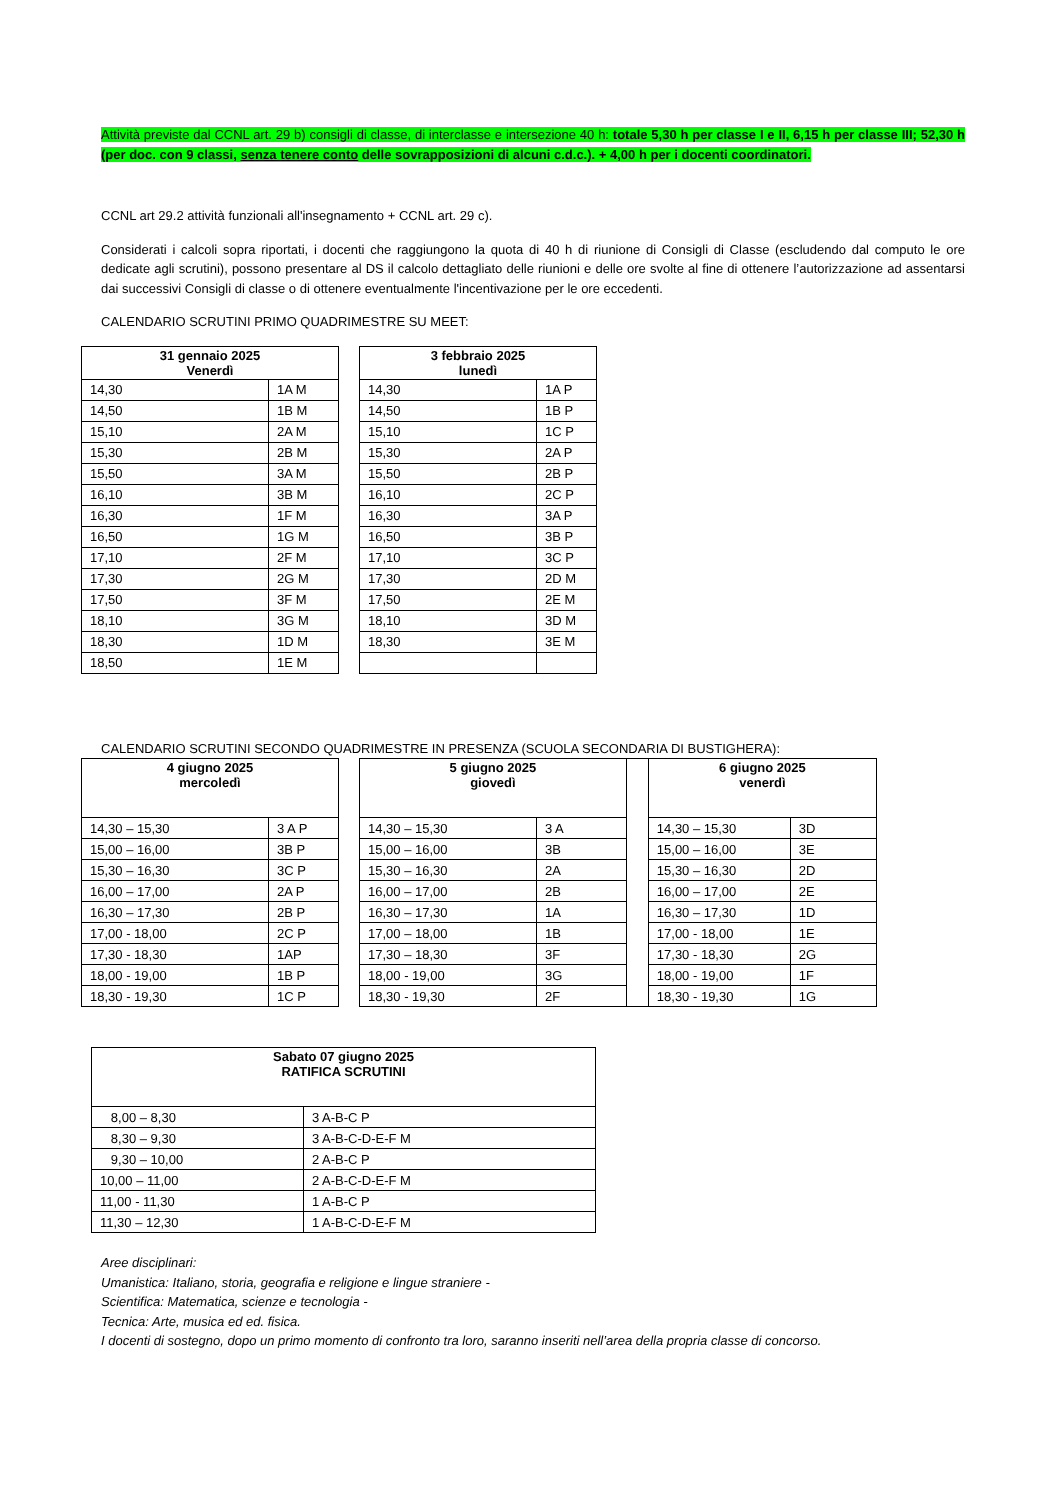Attività previste dal CCNL art. 29 b) consigli di classe, di interclasse e intersezione 40 h: totale 5,30 h per classe I e II, 6,15 h per classe III; 52,30 h (per doc. con 9 classi, senza tenere conto delle sovrapposizioni di alcuni c.d.c.). + 4,00 h per i docenti coordinatori.
CCNL art 29.2 attività funzionali all'insegnamento + CCNL art. 29 c).
Considerati i calcoli sopra riportati, i docenti che raggiungono la quota di 40 h di riunione di Consigli di Classe (escludendo dal computo le ore dedicate agli scrutini), possono presentare al DS il calcolo dettagliato delle riunioni e delle ore svolte al fine di ottenere l’autorizzazione ad assentarsi dai successivi Consigli di classe o di ottenere eventualmente l'incentivazione per le ore eccedenti.
CALENDARIO SCRUTINI PRIMO QUADRIMESTRE SU MEET:
| 31 gennaio 2025 Venerdì | |
| --- | --- |
| 14,30 | 1A M |
| 14,50 | 1B M |
| 15,10 | 2A M |
| 15,30 | 2B M |
| 15,50 | 3A M |
| 16,10 | 3B M |
| 16,30 | 1F M |
| 16,50 | 1G M |
| 17,10 | 2F M |
| 17,30 | 2G M |
| 17,50 | 3F M |
| 18,10 | 3G M |
| 18,30 | 1D M |
| 18,50 | 1E M |
| 3 febbraio 2025 lunedì | |
| --- | --- |
| 14,30 | 1A P |
| 14,50 | 1B P |
| 15,10 | 1C P |
| 15,30 | 2A P |
| 15,50 | 2B P |
| 16,10 | 2C P |
| 16,30 | 3A P |
| 16,50 | 3B P |
| 17,10 | 3C P |
| 17,30 | 2D M |
| 17,50 | 2E M |
| 18,10 | 3D M |
| 18,30 | 3E M |
CALENDARIO SCRUTINI SECONDO QUADRIMESTRE IN PRESENZA (SCUOLA SECONDARIA DI BUSTIGHERA):
| 4 giugno 2025 mercoledì | |
| --- | --- |
| 14,30 – 15,30 | 3 A P |
| 15,00 – 16,00 | 3B P |
| 15,30 – 16,30 | 3C P |
| 16,00 – 17,00 | 2A P |
| 16,30 – 17,30 | 2B P |
| 17,00 - 18,00 | 2C P |
| 17,30 - 18,30 | 1AP |
| 18,00 - 19,00 | 1B P |
| 18,30 - 19,30 | 1C P |
| 5 giugno 2025 giovedì | | | 6 giugno 2025 venerdì | |
| 14,30 – 15,30 | 3 A | | 14,30 – 15,30 | 3D |
| 15,00 – 16,00 | 3B | | 15,00 – 16,00 | 3E |
| 15,30 – 16,30 | 2A | | 15,30 – 16,30 | 2D |
| 16,00 – 17,00 | 2B | | 16,00 – 17,00 | 2E |
| 16,30 – 17,30 | 1A | | 16,30 – 17,30 | 1D |
| 17,00 – 18,00 | 1B | | 17,00 - 18,00 | 1E |
| 17,30 – 18,30 | 3F | | 17,30 - 18,30 | 2G |
| 18,00 - 19,00 | 3G | | 18,00 - 19,00 | 1F |
| 18,30 - 19,30 | 2F | | 18,30 - 19,30 | 1G |
| Sabato 07 giugno 2025 RATIFICA SCRUTINI | |
| --- | --- |
| 8,00 – 8,30 | 3 A-B-C P |
| 8,30 – 9,30 | 3 A-B-C-D-E-F M |
| 9,30 – 10,00 | 2 A-B-C P |
| 10,00 – 11,00 | 2 A-B-C-D-E-F M |
| 11,00 - 11,30 | 1 A-B-C P |
| 11,30 – 12,30 | 1 A-B-C-D-E-F M |
Aree disciplinari:
Umanistica: Italiano, storia, geografia e religione e lingue straniere -
Scientifica: Matematica, scienze e tecnologia -
Tecnica: Arte, musica ed ed. fisica.
I docenti di sostegno, dopo un primo momento di confronto tra loro, saranno inseriti nell’area della propria classe di concorso.